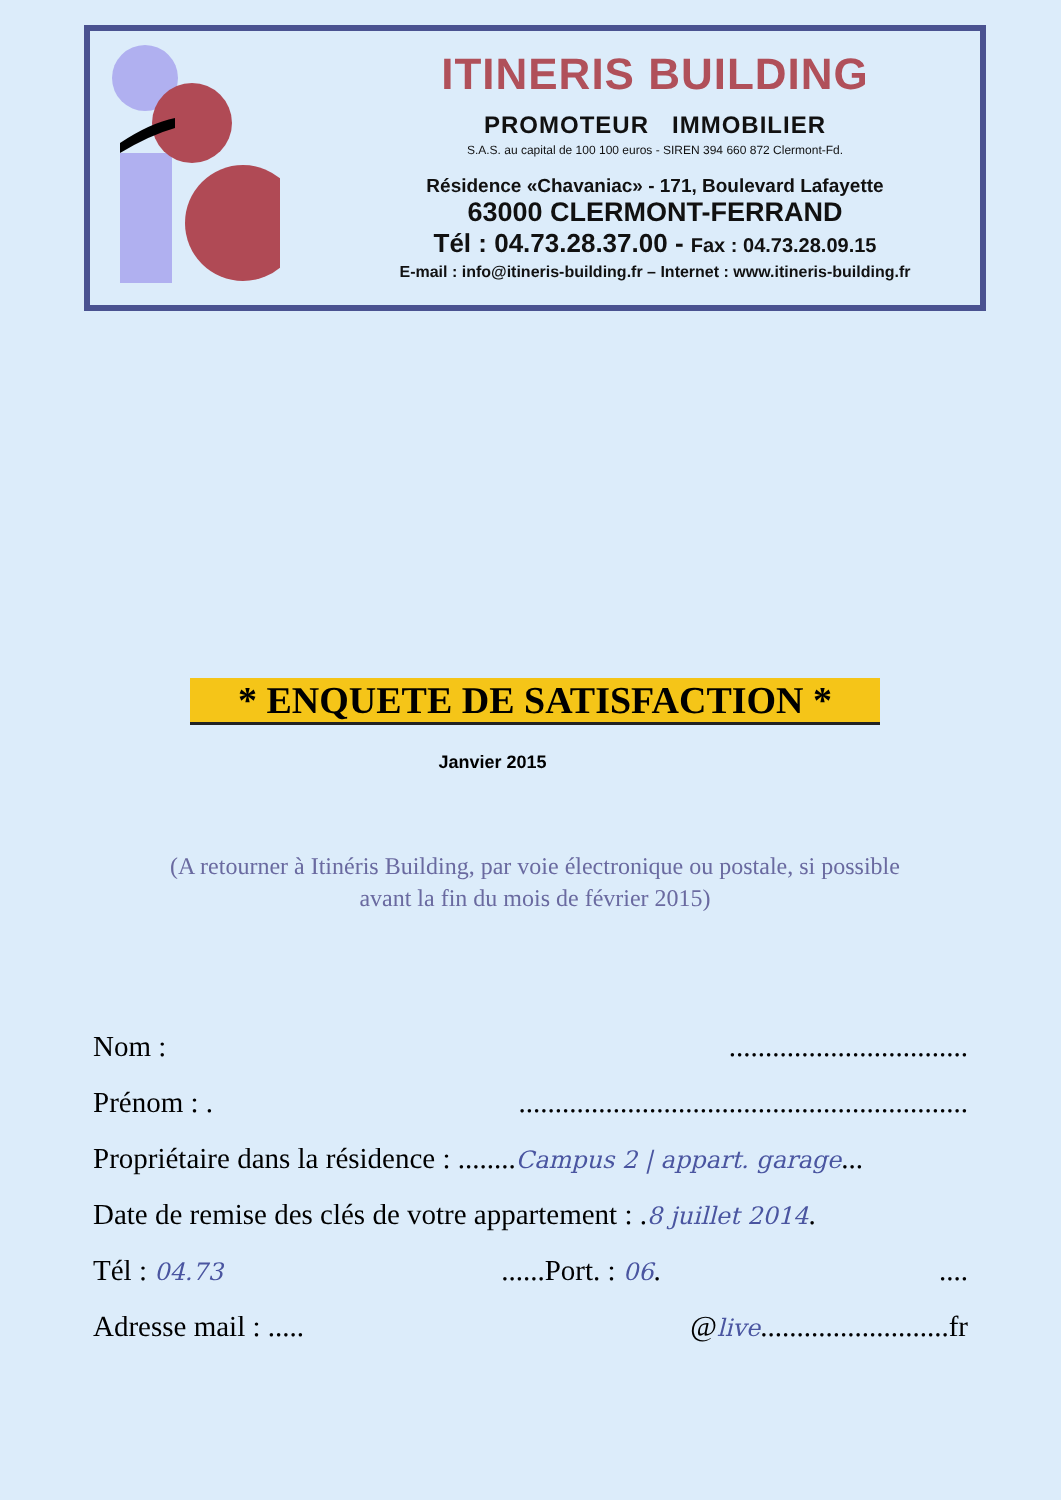ITINERIS BUILDING
PROMOTEUR IMMOBILIER
S.A.S. au capital de 100 100 euros - SIREN 394 660 872 Clermont-Fd.
Résidence «Chavaniac» - 171, Boulevard Lafayette
63000 CLERMONT-FERRAND
Tél : 04.73.28.37.00 - Fax : 04.73.28.09.15
E-mail : info@itineris-building.fr – Internet : www.itineris-building.fr
* ENQUETE DE SATISFACTION *
Janvier 2015
(A retourner à Itinéris Building, par voie électronique ou postale, si possible
avant la fin du mois de février 2015)
Nom :.................................
Prénom : ...............................................................
Propriétaire dans la résidence : ........Campus 2 | appart. garage...
Date de remise des clés de votre appartement : .8 juillet 2014.
Tél : 04.73......Port. : 06.....
Adresse mail : ..... @live..........................fr